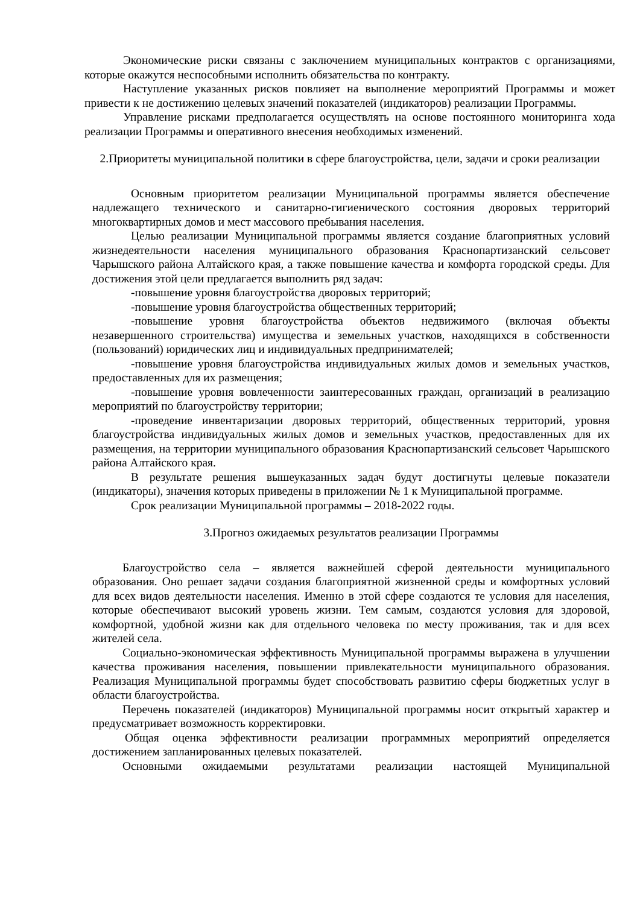Экономические риски связаны с заключением муниципальных контрактов с организациями, которые окажутся неспособными исполнить обязательства по контракту.
Наступление указанных рисков повлияет на выполнение мероприятий Программы и может привести к не достижению целевых значений показателей (индикаторов) реализации Программы.
Управление рисками предполагается осуществлять на основе постоянного мониторинга хода реализации Программы и оперативного внесения необходимых изменений.
2.Приоритеты муниципальной политики в сфере благоустройства, цели, задачи и сроки реализации
Основным приоритетом реализации Муниципальной программы является обеспечение надлежащего технического и санитарно-гигиенического состояния дворовых территорий многоквартирных домов и мест массового пребывания населения.
Целью реализации Муниципальной программы является создание благоприятных условий жизнедеятельности населения муниципального образования Краснопартизанский сельсовет Чарышского района Алтайского края, а также повышение качества и комфорта городской среды. Для достижения этой цели предлагается выполнить ряд задач:
-повышение уровня благоустройства дворовых территорий;
-повышение уровня благоустройства общественных территорий;
-повышение уровня благоустройства объектов недвижимого (включая объекты незавершенного строительства) имущества и земельных участков, находящихся в собственности (пользований) юридических лиц и индивидуальных предпринимателей;
-повышение уровня благоустройства индивидуальных жилых домов и земельных участков, предоставленных для их размещения;
-повышение уровня вовлеченности заинтересованных граждан, организаций в реализацию мероприятий по благоустройству территории;
-проведение инвентаризации дворовых территорий, общественных территорий, уровня благоустройства индивидуальных жилых домов и земельных участков, предоставленных для их размещения, на территории муниципального образования Краснопартизанский сельсовет Чарышского района Алтайского края.
В результате решения вышеуказанных задач будут достигнуты целевые показатели (индикаторы), значения которых приведены в приложении № 1 к Муниципальной программе.
Срок реализации Муниципальной программы – 2018-2022 годы.
3.Прогноз ожидаемых результатов реализации Программы
Благоустройство села – является важнейшей сферой деятельности муниципального образования. Оно решает задачи создания благоприятной жизненной среды и комфортных условий для всех видов деятельности населения. Именно в этой сфере создаются те условия для населения, которые обеспечивают высокий уровень жизни. Тем самым, создаются условия для здоровой, комфортной, удобной жизни как для отдельного человека по месту проживания, так и для всех жителей села.
Социально-экономическая эффективность Муниципальной программы выражена в улучшении качества проживания населения, повышении привлекательности муниципального образования. Реализация Муниципальной программы будет способствовать развитию сферы бюджетных услуг в области благоустройства.
Перечень показателей (индикаторов) Муниципальной программы носит открытый характер и предусматривает возможность корректировки.
Общая оценка эффективности реализации программных мероприятий определяется достижением запланированных целевых показателей.
Основными ожидаемыми результатами реализации настоящей Муниципальной